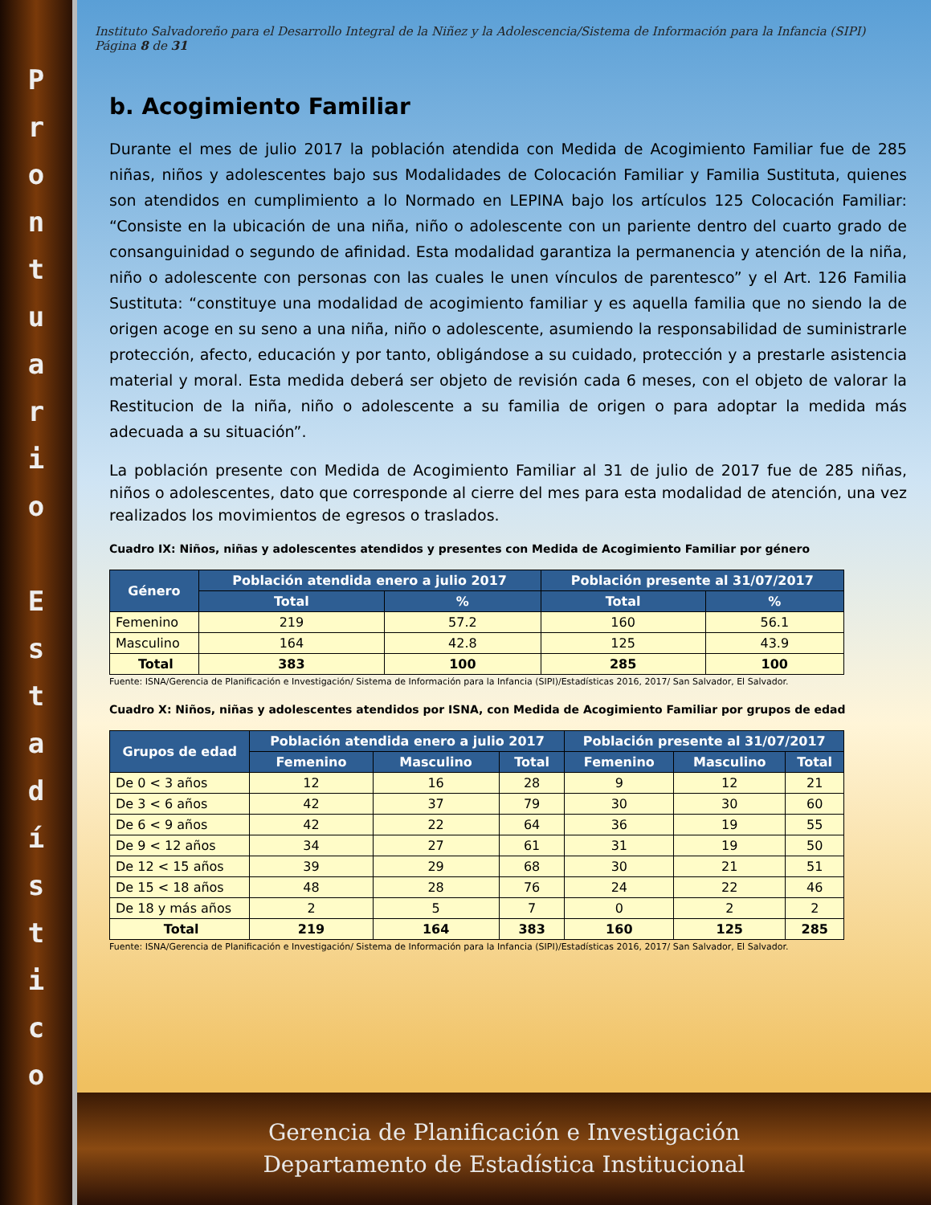Prontuario
Estadístico
Instituto Salvadoreño para el Desarrollo Integral de la Niñez y la Adolescencia/Sistema de Información para la Infancia (SIPI) Página 8 de 31
b. Acogimiento Familiar
Durante el mes de julio 2017 la población atendida con Medida de Acogimiento Familiar fue de 285 niñas, niños y adolescentes bajo sus Modalidades de Colocación Familiar y Familia Sustituta, quienes son atendidos en cumplimiento a lo Normado en LEPINA bajo los artículos 125 Colocación Familiar: “Consiste en la ubicación de una niña, niño o adolescente con un pariente dentro del cuarto grado de consanguinidad o segundo de afinidad. Esta modalidad garantiza la permanencia y atención de la niña, niño o adolescente con personas con las cuales le unen vínculos de parentesco” y el Art. 126 Familia Sustituta: “constituye una modalidad de acogimiento familiar y es aquella familia que no siendo la de origen acoge en su seno a una niña, niño o adolescente, asumiendo la responsabilidad de suministrarle protección, afecto, educación y por tanto, obligándose a su cuidado, protección y a prestarle asistencia material y moral. Esta medida deberá ser objeto de revisión cada 6 meses, con el objeto de valorar la Restitucion de la niña, niño o adolescente a su familia de origen o para adoptar la medida más adecuada a su situación”.
La población presente con Medida de Acogimiento Familiar al 31 de julio de 2017 fue de 285 niñas, niños o adolescentes, dato que corresponde al cierre del mes para esta modalidad de atención, una vez realizados los movimientos de egresos o traslados.
Cuadro IX: Niños, niñas y adolescentes atendidos y presentes con Medida de Acogimiento Familiar por género
| Género | Población atendida enero a julio 2017 | | Población presente al 31/07/2017 | |
| --- | --- | --- | --- | --- |
| | Total | % | Total | % |
| Femenino | 219 | 57.2 | 160 | 56.1 |
| Masculino | 164 | 42.8 | 125 | 43.9 |
| Total | 383 | 100 | 285 | 100 |
Fuente: ISNA/Gerencia de Planificación e Investigación/ Sistema de Información para la Infancia (SIPI)/Estadísticas 2016, 2017/ San Salvador, El Salvador.
Cuadro X: Niños, niñas y adolescentes atendidos por ISNA, con Medida de Acogimiento Familiar por grupos de edad
| Grupos de edad | Población atendida enero a julio 2017 | | | Población presente al 31/07/2017 | | |
| --- | --- | --- | --- | --- | --- | --- |
| | Femenino | Masculino | Total | Femenino | Masculino | Total |
| De 0 < 3 años | 12 | 16 | 28 | 9 | 12 | 21 |
| De 3 < 6 años | 42 | 37 | 79 | 30 | 30 | 60 |
| De 6 < 9 años | 42 | 22 | 64 | 36 | 19 | 55 |
| De 9 < 12 años | 34 | 27 | 61 | 31 | 19 | 50 |
| De 12 < 15 años | 39 | 29 | 68 | 30 | 21 | 51 |
| De 15 < 18 años | 48 | 28 | 76 | 24 | 22 | 46 |
| De 18 y más años | 2 | 5 | 7 | 0 | 2 | 2 |
| Total | 219 | 164 | 383 | 160 | 125 | 285 |
Fuente: ISNA/Gerencia de Planificación e Investigación/ Sistema de Información para la Infancia (SIPI)/Estadísticas 2016, 2017/ San Salvador, El Salvador.
Gerencia de Planificación e Investigación
Departamento de Estadística Institucional